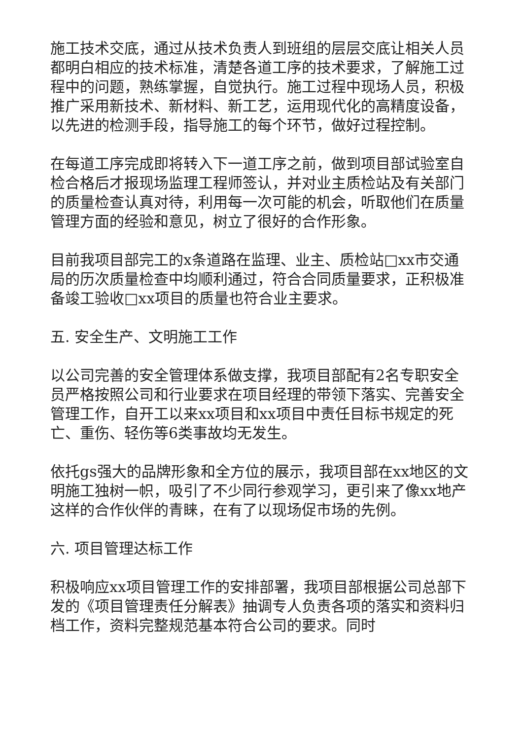施工技术交底，通过从技术负责人到班组的层层交底让相关人员都明白相应的技术标准，清楚各道工序的技术要求，了解施工过程中的问题，熟练掌握，自觉执行。施工过程中现场人员，积极推广采用新技术、新材料、新工艺，运用现代化的高精度设备，以先进的检测手段，指导施工的每个环节，做好过程控制。
在每道工序完成即将转入下一道工序之前，做到项目部试验室自检合格后才报现场监理工程师签认，并对业主质检站及有关部门的质量检查认真对待，利用每一次可能的机会，听取他们在质量管理方面的经验和意见，树立了很好的合作形象。
目前我项目部完工的x条道路在监理、业主、质检站□xx市交通局的历次质量检查中均顺利通过，符合合同质量要求，正积极准备竣工验收□xx项目的质量也符合业主要求。
五. 安全生产、文明施工工作
以公司完善的安全管理体系做支撑，我项目部配有2名专职安全员严格按照公司和行业要求在项目经理的带领下落实、完善安全管理工作，自开工以来xx项目和xx项目中责任目标书规定的死亡、重伤、轻伤等6类事故均无发生。
依托gs强大的品牌形象和全方位的展示，我项目部在xx地区的文明施工独树一帜，吸引了不少同行参观学习，更引来了像xx地产这样的合作伙伴的青睐，在有了以现场促市场的先例。
六. 项目管理达标工作
积极响应xx项目管理工作的安排部署，我项目部根据公司总部下发的《项目管理责任分解表》抽调专人负责各项的落实和资料归档工作，资料完整规范基本符合公司的要求。同时